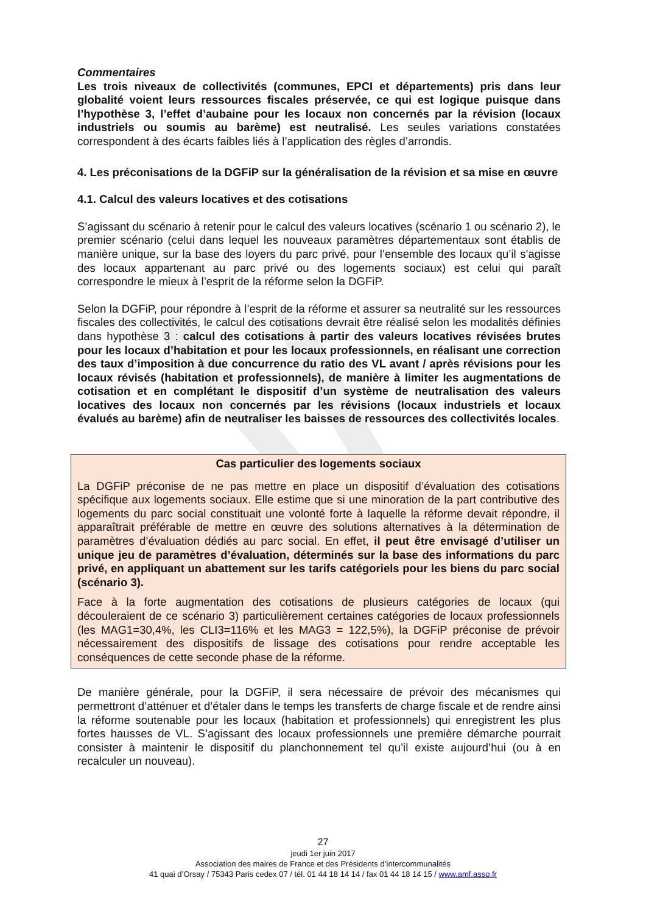Commentaires
Les trois niveaux de collectivités (communes, EPCI et départements) pris dans leur globalité voient leurs ressources fiscales préservée, ce qui est logique puisque dans l’hypothèse 3, l’effet d’aubaine pour les locaux non concernés par la révision (locaux industriels ou soumis au barème) est neutralisé. Les seules variations constatées correspondent à des écarts faibles liés à l’application des règles d’arrondis.
4. Les préconisations de la DGFiP sur la généralisation de la révision et sa mise en œuvre
4.1. Calcul des valeurs locatives et des cotisations
S’agissant du scénario à retenir pour le calcul des valeurs locatives (scénario 1 ou scénario 2), le premier scénario (celui dans lequel les nouveaux paramètres départementaux sont établis de manière unique, sur la base des loyers du parc privé, pour l’ensemble des locaux qu’il s’agisse des locaux appartenant au parc privé ou des logements sociaux) est celui qui paraît correspondre le mieux à l’esprit de la réforme selon la DGFiP.
Selon la DGFiP, pour répondre à l’esprit de la réforme et assurer sa neutralité sur les ressources fiscales des collectivités, le calcul des cotisations devrait être réalisé selon les modalités définies dans hypothèse 3 : calcul des cotisations à partir des valeurs locatives révisées brutes pour les locaux d’habitation et pour les locaux professionnels, en réalisant une correction des taux d’imposition à due concurrence du ratio des VL avant / après révisions pour les locaux révisés (habitation et professionnels), de manière à limiter les augmentations de cotisation et en complétant le dispositif d’un système de neutralisation des valeurs locatives des locaux non concernés par les révisions (locaux industriels et locaux évalués au barème) afin de neutraliser les baisses de ressources des collectivités locales.
Cas particulier des logements sociaux
La DGFiP préconise de ne pas mettre en place un dispositif d’évaluation des cotisations spécifique aux logements sociaux. Elle estime que si une minoration de la part contributive des logements du parc social constituait une volonté forte à laquelle la réforme devait répondre, il apparaîtrait préférable de mettre en œuvre des solutions alternatives à la détermination de paramètres d’évaluation dédiés au parc social. En effet, il peut être envisagé d’utiliser un unique jeu de paramètres d’évaluation, déterminés sur la base des informations du parc privé, en appliquant un abattement sur les tarifs catégoriels pour les biens du parc social (scénario 3).
Face à la forte augmentation des cotisations de plusieurs catégories de locaux (qui découleraient de ce scénario 3) particulièrement certaines catégories de locaux professionnels (les MAG1=30,4%, les CLI3=116% et les MAG3 = 122,5%), la DGFiP préconise de prévoir nécessairement des dispositifs de lissage des cotisations pour rendre acceptable les conséquences de cette seconde phase de la réforme.
De manière générale, pour la DGFiP, il sera nécessaire de prévoir des mécanismes qui permettront d’atténuer et d’étaler dans le temps les transferts de charge fiscale et de rendre ainsi la réforme soutenable pour les locaux (habitation et professionnels) qui enregistrent les plus fortes hausses de VL. S’agissant des locaux professionnels une première démarche pourrait consister à maintenir le dispositif du planchonnement tel qu’il existe aujourd’hui (ou à en recalculer un nouveau).
27
jeudi 1er juin 2017
Association des maires de France et des Présidents d’intercommunalités
41 quai d’Orsay / 75343 Paris cedex 07 / tél. 01 44 18 14 14 / fax 01 44 18 14 15 / www.amf.asso.fr